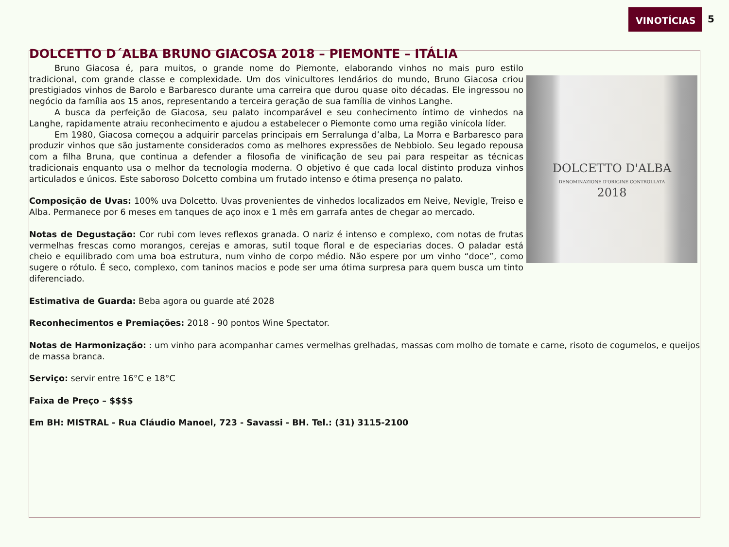VINOTÍCIAS
5
DOLCETTO D´ALBA BRUNO GIACOSA 2018 – PIEMONTE – ITÁLIA
DOLCETTO D'ALBA
DENOMINAZIONE D'ORIGINE CONTROLLATA
2018
Bruno Giacosa é, para muitos, o grande nome do Piemonte, elaborando vinhos no mais puro estilo tradicional, com grande classe e complexidade. Um dos vinicultores lendários do mundo, Bruno Giacosa criou prestigiados vinhos de Barolo e Barbaresco durante uma carreira que durou quase oito décadas. Ele ingressou no negócio da família aos 15 anos, representando a terceira geração de sua família de vinhos Langhe.
A busca da perfeição de Giacosa, seu palato incomparável e seu conhecimento íntimo de vinhedos na Langhe, rapidamente atraiu reconhecimento e ajudou a estabelecer o Piemonte como uma região vinícola líder.
Em 1980, Giacosa começou a adquirir parcelas principais em Serralunga d’alba, La Morra e Barbaresco para produzir vinhos que são justamente considerados como as melhores expressões de Nebbiolo. Seu legado repousa com a filha Bruna, que continua a defender a filosofia de vinificação de seu pai para respeitar as técnicas tradicionais enquanto usa o melhor da tecnologia moderna. O objetivo é que cada local distinto produza vinhos articulados e únicos. Este saboroso Dolcetto combina um frutado intenso e ótima presença no palato.
Composição de Uvas: 100% uva Dolcetto. Uvas provenientes de vinhedos localizados em Neive, Nevigle, Treiso e Alba. Permanece por 6 meses em tanques de aço inox e 1 mês em garrafa antes de chegar ao mercado.
Notas de Degustação: Cor rubi com leves reflexos granada. O nariz é intenso e complexo, com notas de frutas vermelhas frescas como morangos, cerejas e amoras, sutil toque floral e de especiarias doces. O paladar está cheio e equilibrado com uma boa estrutura, num vinho de corpo médio. Não espere por um vinho “doce”, como sugere o rótulo. É seco, complexo, com taninos macios e pode ser uma ótima surpresa para quem busca um tinto diferenciado.
Estimativa de Guarda: Beba agora ou guarde até 2028
Reconhecimentos e Premiações: 2018 - 90 pontos Wine Spectator.
Notas de Harmonização: : um vinho para acompanhar carnes vermelhas grelhadas, massas com molho de tomate e carne, risoto de cogumelos, e queijos de massa branca.
Serviço: servir entre 16°C e 18°C
Faixa de Preço – $$$$
Em BH: MISTRAL - Rua Cláudio Manoel, 723 - Savassi - BH. Tel.: (31) 3115-2100